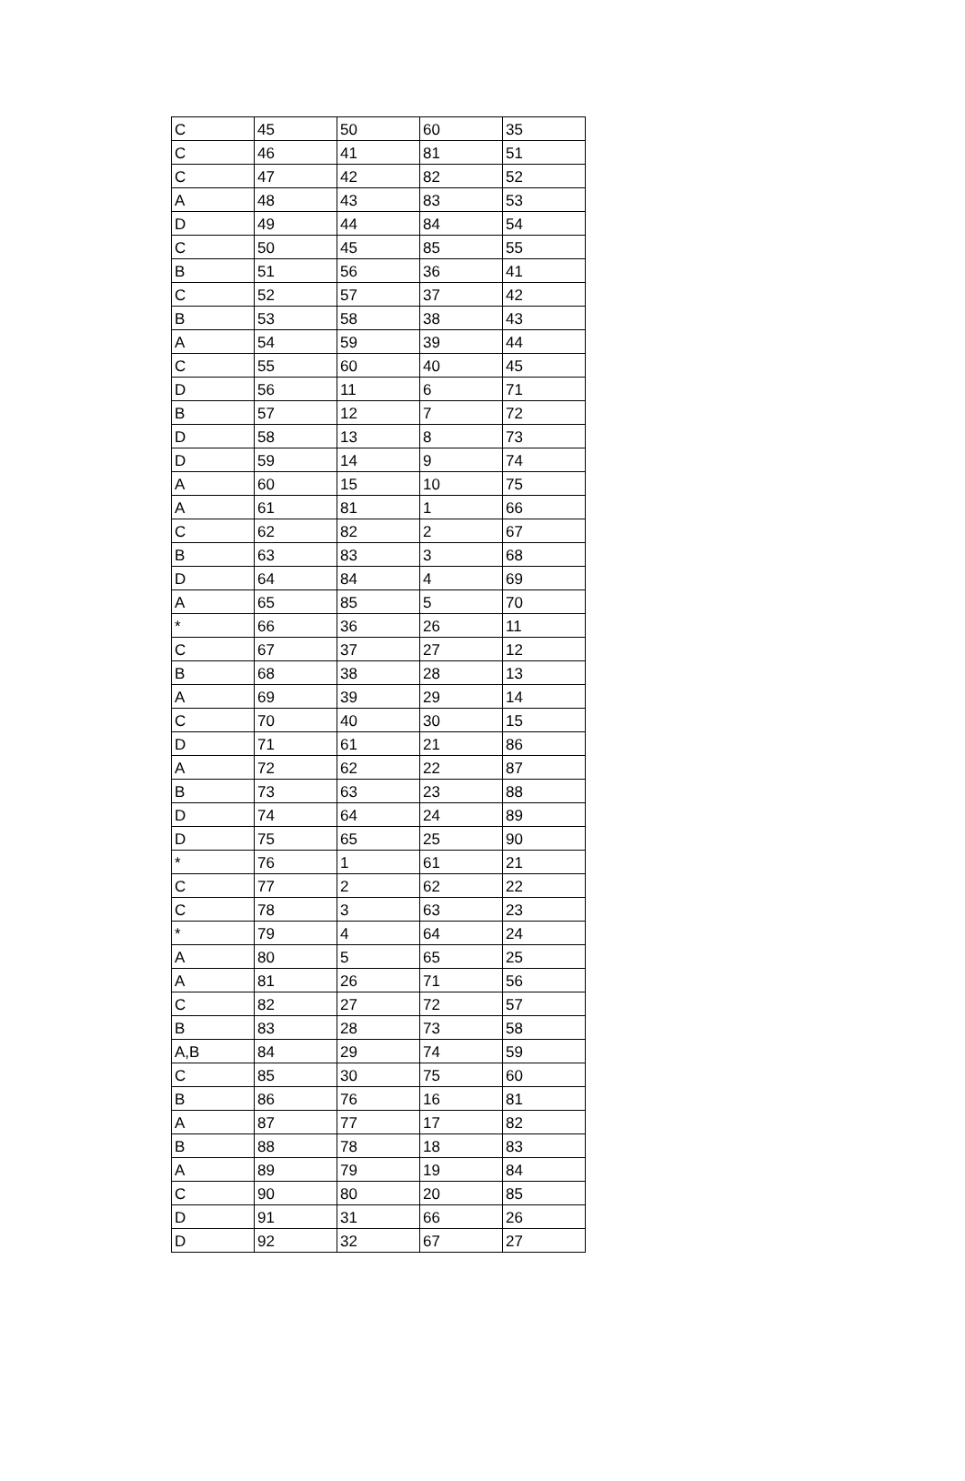| C | 45 | 50 | 60 | 35 |
| C | 46 | 41 | 81 | 51 |
| C | 47 | 42 | 82 | 52 |
| A | 48 | 43 | 83 | 53 |
| D | 49 | 44 | 84 | 54 |
| C | 50 | 45 | 85 | 55 |
| B | 51 | 56 | 36 | 41 |
| C | 52 | 57 | 37 | 42 |
| B | 53 | 58 | 38 | 43 |
| A | 54 | 59 | 39 | 44 |
| C | 55 | 60 | 40 | 45 |
| D | 56 | 11 | 6 | 71 |
| B | 57 | 12 | 7 | 72 |
| D | 58 | 13 | 8 | 73 |
| D | 59 | 14 | 9 | 74 |
| A | 60 | 15 | 10 | 75 |
| A | 61 | 81 | 1 | 66 |
| C | 62 | 82 | 2 | 67 |
| B | 63 | 83 | 3 | 68 |
| D | 64 | 84 | 4 | 69 |
| A | 65 | 85 | 5 | 70 |
| * | 66 | 36 | 26 | 11 |
| C | 67 | 37 | 27 | 12 |
| B | 68 | 38 | 28 | 13 |
| A | 69 | 39 | 29 | 14 |
| C | 70 | 40 | 30 | 15 |
| D | 71 | 61 | 21 | 86 |
| A | 72 | 62 | 22 | 87 |
| B | 73 | 63 | 23 | 88 |
| D | 74 | 64 | 24 | 89 |
| D | 75 | 65 | 25 | 90 |
| * | 76 | 1 | 61 | 21 |
| C | 77 | 2 | 62 | 22 |
| C | 78 | 3 | 63 | 23 |
| * | 79 | 4 | 64 | 24 |
| A | 80 | 5 | 65 | 25 |
| A | 81 | 26 | 71 | 56 |
| C | 82 | 27 | 72 | 57 |
| B | 83 | 28 | 73 | 58 |
| A,B | 84 | 29 | 74 | 59 |
| C | 85 | 30 | 75 | 60 |
| B | 86 | 76 | 16 | 81 |
| A | 87 | 77 | 17 | 82 |
| B | 88 | 78 | 18 | 83 |
| A | 89 | 79 | 19 | 84 |
| C | 90 | 80 | 20 | 85 |
| D | 91 | 31 | 66 | 26 |
| D | 92 | 32 | 67 | 27 |